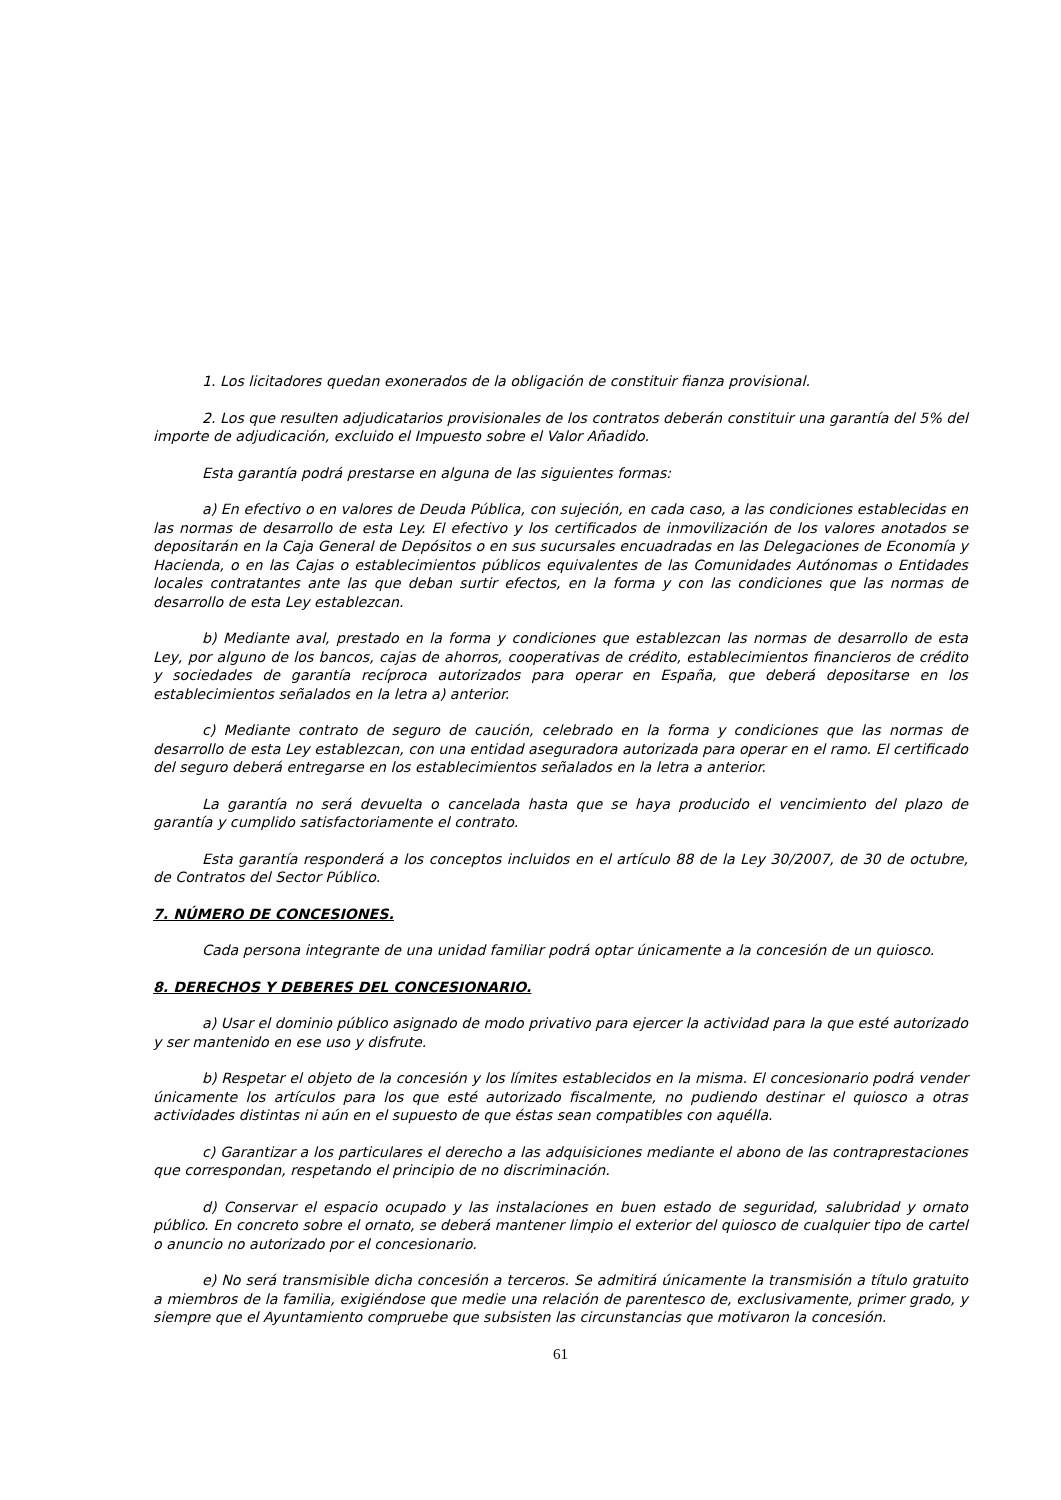1. Los licitadores quedan exonerados de la obligación de constituir fianza provisional.
2. Los que resulten adjudicatarios provisionales de los contratos deberán constituir una garantía del 5% del importe de adjudicación, excluido el Impuesto sobre el Valor Añadido.
Esta garantía podrá prestarse en alguna de las siguientes formas:
a) En efectivo o en valores de Deuda Pública, con sujeción, en cada caso, a las condiciones establecidas en las normas de desarrollo de esta Ley. El efectivo y los certificados de inmovilización de los valores anotados se depositarán en la Caja General de Depósitos o en sus sucursales encuadradas en las Delegaciones de Economía y Hacienda, o en las Cajas o establecimientos públicos equivalentes de las Comunidades Autónomas o Entidades locales contratantes ante las que deban surtir efectos, en la forma y con las condiciones que las normas de desarrollo de esta Ley establezcan.
b) Mediante aval, prestado en la forma y condiciones que establezcan las normas de desarrollo de esta Ley, por alguno de los bancos, cajas de ahorros, cooperativas de crédito, establecimientos financieros de crédito y sociedades de garantía recíproca autorizados para operar en España, que deberá depositarse en los establecimientos señalados en la letra a) anterior.
c) Mediante contrato de seguro de caución, celebrado en la forma y condiciones que las normas de desarrollo de esta Ley establezcan, con una entidad aseguradora autorizada para operar en el ramo. El certificado del seguro deberá entregarse en los establecimientos señalados en la letra a anterior.
La garantía no será devuelta o cancelada hasta que se haya producido el vencimiento del plazo de garantía y cumplido satisfactoriamente el contrato.
Esta garantía responderá a los conceptos incluidos en el artículo 88 de la Ley 30/2007, de 30 de octubre, de Contratos del Sector Público.
7. NÚMERO DE CONCESIONES.
Cada persona integrante de una unidad familiar podrá optar únicamente a la concesión de un quiosco.
8. DERECHOS Y DEBERES DEL CONCESIONARIO.
a) Usar el dominio público asignado de modo privativo para ejercer la actividad para la que esté autorizado y ser mantenido en ese uso y disfrute.
b) Respetar el objeto de la concesión y los límites establecidos en la misma. El concesionario podrá vender únicamente los artículos para los que esté autorizado fiscalmente, no pudiendo destinar el quiosco a otras actividades distintas ni aún en el supuesto de que éstas sean compatibles con aquélla.
c) Garantizar a los particulares el derecho a las adquisiciones mediante el abono de las contraprestaciones que correspondan, respetando el principio de no discriminación.
d) Conservar el espacio ocupado y las instalaciones en buen estado de seguridad, salubridad y ornato público. En concreto sobre el ornato, se deberá mantener limpio el exterior del quiosco de cualquier tipo de cartel o anuncio no autorizado por el concesionario.
e) No será transmisible dicha concesión a terceros. Se admitirá únicamente la transmisión a título gratuito a miembros de la familia, exigiéndose que medie una relación de parentesco de, exclusivamente, primer grado, y siempre que el Ayuntamiento compruebe que subsisten las circunstancias que motivaron la concesión.
61